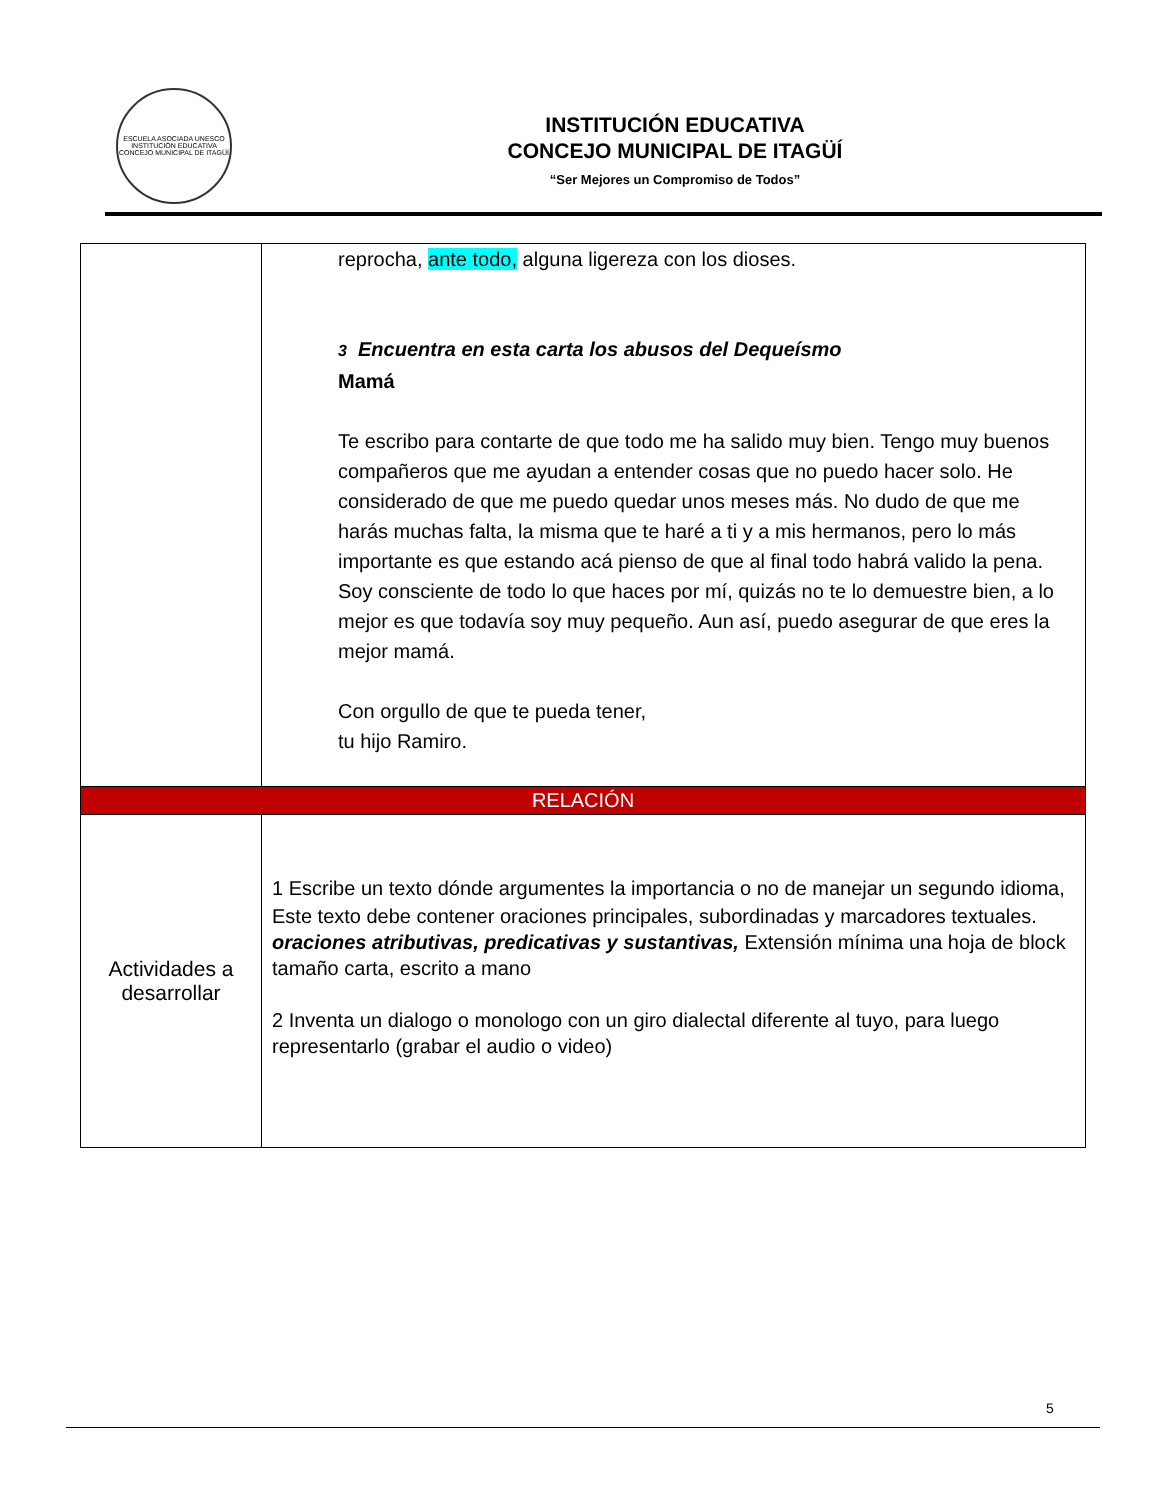ESCUELA ASOCIADA UNESCO
INSTITUCIÓN EDUCATIVA
CONCEJO MUNICIPAL DE ITAGÜÍ
INSTITUCIÓN EDUCATIVA
CONCEJO MUNICIPAL DE ITAGÜÍ
“Ser Mejores un Compromiso de Todos”
| | reprocha, ante todo, alguna ligereza con los dioses. 3 Encuentra en esta carta los abusos del Dequeísmo Mamá Te escribo para contarte de que todo me ha salido muy bien. Tengo muy buenos compañeros que me ayudan a entender cosas que no puedo hacer solo. He considerado de que me puedo quedar unos meses más. No dudo de que me harás muchas falta, la misma que te haré a ti y a mis hermanos, pero lo más importante es que estando acá pienso de que al final todo habrá valido la pena. Soy consciente de todo lo que haces por mí, quizás no te lo demuestre bien, a lo mejor es que todavía soy muy pequeño. Aun así, puedo asegurar de que eres la mejor mamá. Con orgullo de que te pueda tener, tu hijo Ramiro. |
| RELACIÓN | |
| Actividades a desarrollar | 1 Escribe un texto dónde argumentes la importancia o no de manejar un segundo idioma, Este texto debe contener oraciones principales, subordinadas y marcadores textuales. oraciones atributivas, predicativas y sustantivas, Extensión mínima una hoja de block tamaño carta, escrito a mano 2 Inventa un dialogo o monologo con un giro dialectal diferente al tuyo, para luego representarlo (grabar el audio o video) |
5